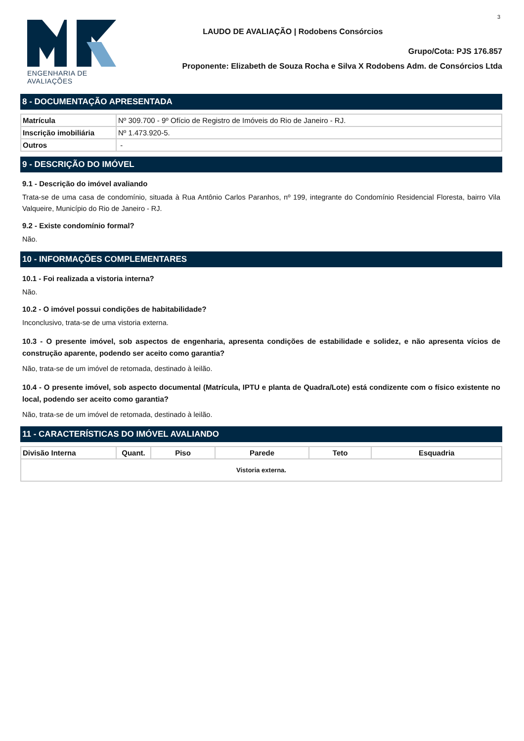3
ENGENHARIA DE AVALIAÇÕES
LAUDO DE AVALIAÇÃO | Rodobens Consórcios
Grupo/Cota: PJS 176.857
Proponente: Elizabeth de Souza Rocha e Silva X Rodobens Adm. de Consórcios Ltda
8 - DOCUMENTAÇÃO APRESENTADA
| Matrícula | Nº 309.700 - 9º Ofício de Registro de Imóveis do Rio de Janeiro - RJ. |
| Inscrição imobiliária | Nº 1.473.920-5. |
| Outros | - |
9 - DESCRIÇÃO DO IMÓVEL
9.1 - Descrição do imóvel avaliando
Trata-se de uma casa de condomínio, situada à Rua Antônio Carlos Paranhos, nº 199, integrante do Condomínio Residencial Floresta, bairro Vila Valqueire, Município do Rio de Janeiro - RJ.
9.2 - Existe condomínio formal?
Não.
10 - INFORMAÇÕES COMPLEMENTARES
10.1 - Foi realizada a vistoria interna?
Não.
10.2 - O imóvel possui condições de habitabilidade?
Inconclusivo, trata-se de uma vistoria externa.
10.3 - O presente imóvel, sob aspectos de engenharia, apresenta condições de estabilidade e solidez, e não apresenta vícios de construção aparente, podendo ser aceito como garantia?
Não, trata-se de um imóvel de retomada, destinado à leilão.
10.4 - O presente imóvel, sob aspecto documental (Matrícula, IPTU e planta de Quadra/Lote) está condizente com o físico existente no local, podendo ser aceito como garantia?
Não, trata-se de um imóvel de retomada, destinado à leilão.
11 - CARACTERÍSTICAS DO IMÓVEL AVALIANDO
| Divisão Interna | Quant. | Piso | Parede | Teto | Esquadria |
| --- | --- | --- | --- | --- | --- |
| Vistoria externa. | | | | | |